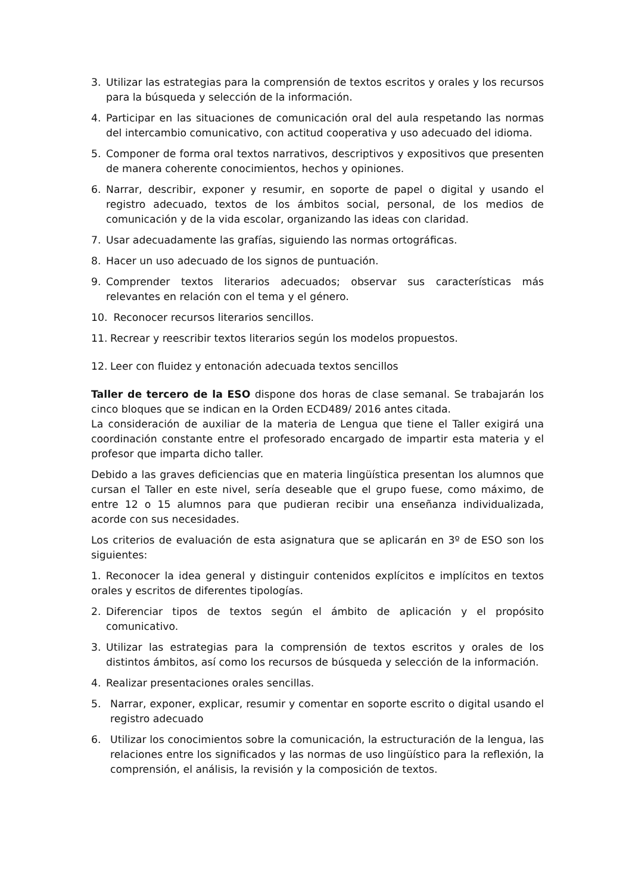3. Utilizar las estrategias para la comprensión de textos escritos y orales y los recursos para la búsqueda y selección de la información.
4. Participar en las situaciones de comunicación oral del aula respetando las normas del intercambio comunicativo, con actitud cooperativa y uso adecuado del idioma.
5. Componer de forma oral textos narrativos, descriptivos y expositivos que presenten de manera coherente conocimientos, hechos y opiniones.
6. Narrar, describir, exponer y resumir, en soporte de papel o digital y usando el registro adecuado, textos de los ámbitos social, personal, de los medios de comunicación y de la vida escolar, organizando las ideas con claridad.
7. Usar adecuadamente las grafías, siguiendo las normas ortográficas.
8. Hacer un uso adecuado de los signos de puntuación.
9. Comprender textos literarios adecuados; observar sus características más relevantes en relación con el tema y el género.
10. Reconocer recursos literarios sencillos.
11. Recrear y reescribir textos literarios según los modelos propuestos.
12. Leer con fluidez y entonación adecuada textos sencillos
Taller de tercero de la ESO dispone dos horas de clase semanal. Se trabajarán los cinco bloques que se indican en la Orden ECD489/ 2016 antes citada.
La consideración de auxiliar de la materia de Lengua que tiene el Taller exigirá una coordinación constante entre el profesorado encargado de impartir esta materia y el profesor que imparta dicho taller.
Debido a las graves deficiencias que en materia lingüística presentan los alumnos que cursan el Taller en este nivel, sería deseable que el grupo fuese, como máximo, de entre 12 o 15 alumnos para que pudieran recibir una enseñanza individualizada, acorde con sus necesidades.
Los criterios de evaluación de esta asignatura que se aplicarán en 3º de ESO son los siguientes:
1. Reconocer la idea general y distinguir contenidos explícitos e implícitos en textos orales y escritos de diferentes tipologías.
2. Diferenciar tipos de textos según el ámbito de aplicación y el propósito comunicativo.
3. Utilizar las estrategias para la comprensión de textos escritos y orales de los distintos ámbitos, así como los recursos de búsqueda y selección de la información.
4. Realizar presentaciones orales sencillas.
5. Narrar, exponer, explicar, resumir y comentar en soporte escrito o digital usando el registro adecuado
6. Utilizar los conocimientos sobre la comunicación, la estructuración de la lengua, las relaciones entre los significados y las normas de uso lingüístico para la reflexión, la comprensión, el análisis, la revisión y la composición de textos.